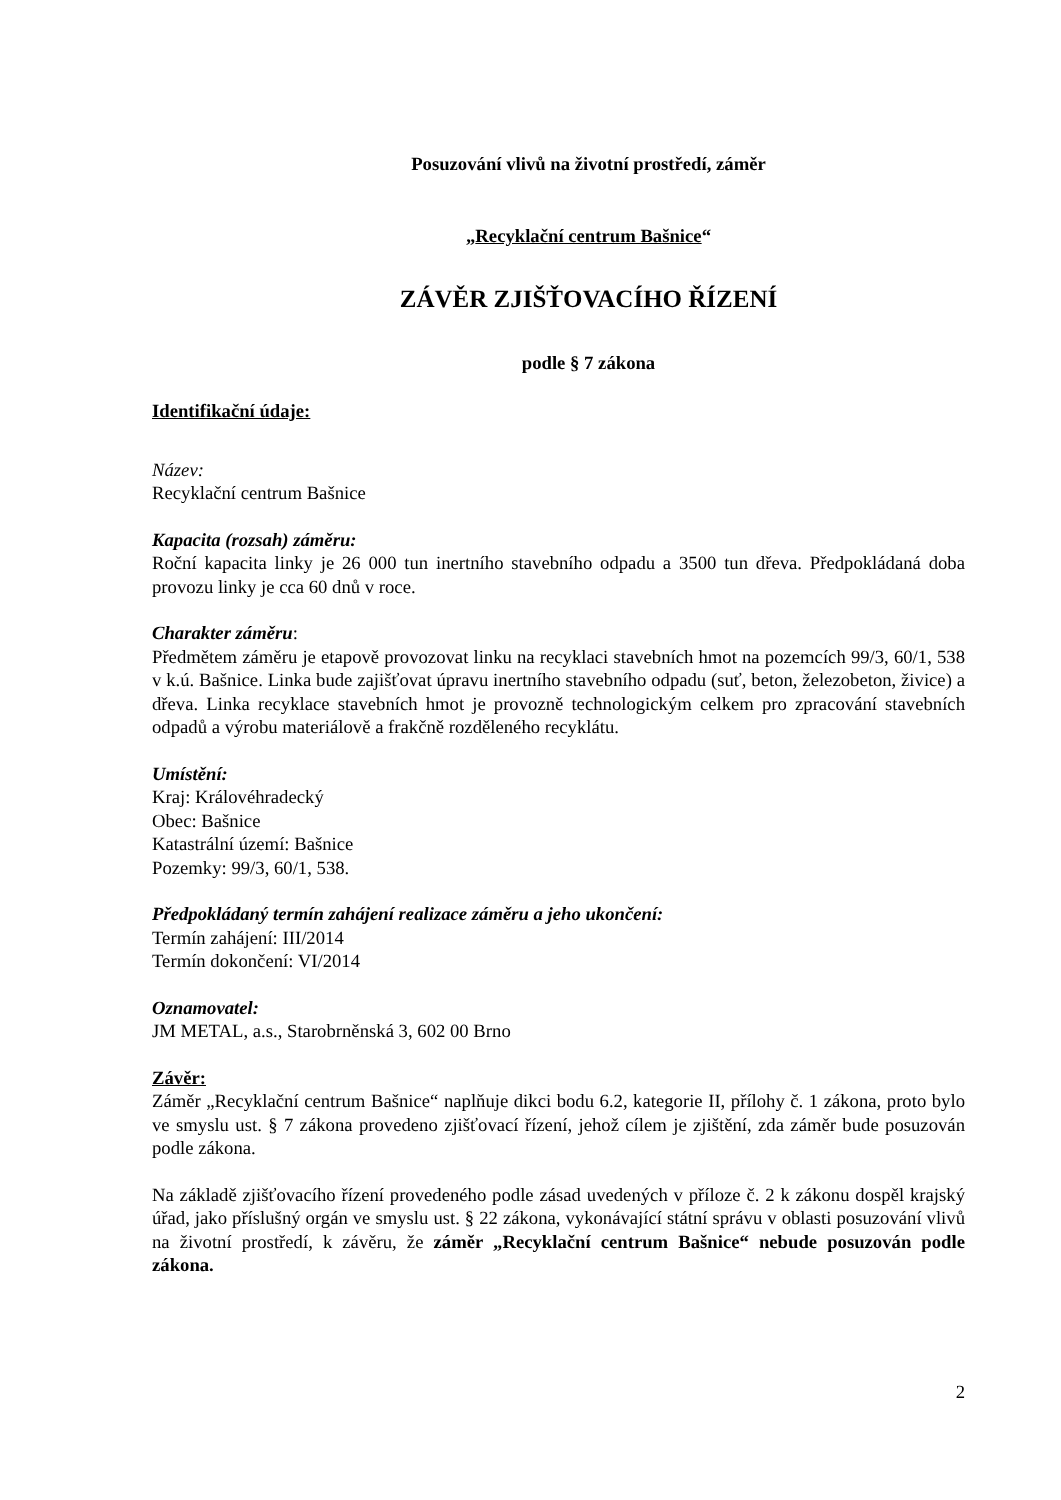Posuzování vlivů na životní prostředí, záměr
„Recyklační centrum Bašnice“
ZÁVĚR ZJIŠŤOVACÍHO ŘÍZENÍ
podle § 7 zákona
Identifikační údaje:
Název:
Recyklační centrum Bašnice
Kapacita (rozsah) záměru:
Roční kapacita linky je 26 000 tun inertního stavebního odpadu a 3500 tun dřeva. Předpokládaná doba provozu linky je cca 60 dnů v roce.
Charakter záměru:
Předmětem záměru je etapově provozovat linku na recyklaci stavebních hmot na pozemcích 99/3, 60/1, 538 v k.ú. Bašnice. Linka bude zajišťovat úpravu inertního stavebního odpadu (suť, beton, železobeton, živice) a dřeva. Linka recyklace stavebních hmot je provozně technologickým celkem pro zpracování stavebních odpadů a výrobu materiálově a frakčně rozděleného recyklátu.
Umístění:
Kraj: Královéhradecký
Obec: Bašnice
Katastrální území: Bašnice
Pozemky: 99/3, 60/1, 538.
Předpokládaný termín zahájení realizace záměru a jeho ukončení:
Termín zahájení: III/2014
Termín dokončení: VI/2014
Oznamovatel:
JM METAL, a.s., Starobrněnská 3, 602 00 Brno
Závěr:
Záměr „Recyklační centrum Bašnice“ naplňuje dikci bodu 6.2, kategorie II, přílohy č. 1 zákona, proto bylo ve smyslu ust. § 7 zákona provedeno zjišťovací řízení, jehož cílem je zjištění, zda záměr bude posuzován podle zákona.
Na základě zjišťovacího řízení provedeného podle zásad uvedených v příloze č. 2 k zákonu dospěl krajský úřad, jako příslušný orgán ve smyslu ust. § 22 zákona, vykonávající státní správu v oblasti posuzování vlivů na životní prostředí, k závěru, že záměr „Recyklační centrum Bašnice“ nebude posuzován podle zákona.
2